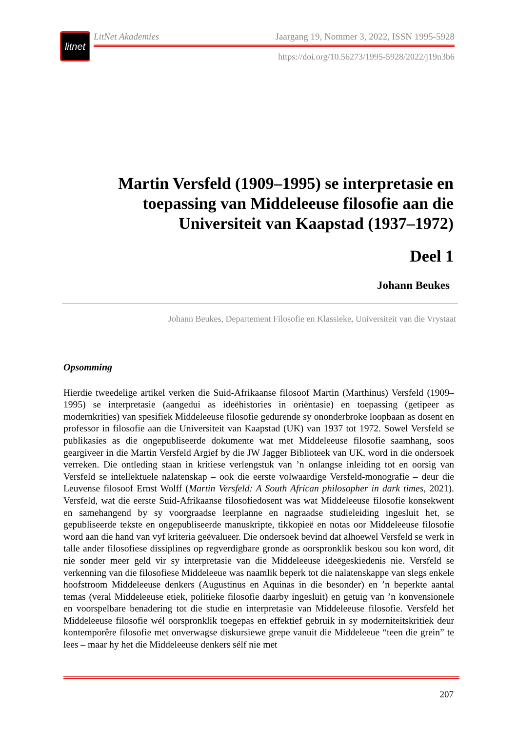litnet
LitNet Akademies Jaargang 19, Nommer 3, 2022, ISSN 1995-5928
https://doi.org/10.56273/1995-5928/2022/j19n3b6
Martin Versfeld (1909–1995) se interpretasie en toepassing van Middeleeuse filosofie aan die Universiteit van Kaapstad (1937–1972)
Deel 1
Johann Beukes
Johann Beukes, Departement Filosofie en Klassieke, Universiteit van die Vrystaat
Opsomming
Hierdie tweedelige artikel verken die Suid-Afrikaanse filosoof Martin (Marthinus) Versfeld (1909–1995) se interpretasie (aangedui as ideëhistories in oriëntasie) en toepassing (getipeer as modernkrities) van spesifiek Middeleeuse filosofie gedurende sy ononderbroke loopbaan as dosent en professor in filosofie aan die Universiteit van Kaapstad (UK) van 1937 tot 1972. Sowel Versfeld se publikasies as die ongepubliseerde dokumente wat met Middeleeuse filosofie saamhang, soos geargiveer in die Martin Versfeld Argief by die JW Jagger Biblioteek van UK, word in die ondersoek verreken. Die ontleding staan in kritiese verlengstuk van ’n onlangse inleiding tot en oorsig van Versfeld se intellektuele nalatenskap – ook die eerste volwaardige Versfeld-monografie – deur die Leuvense filosoof Ernst Wolff (Martin Versfeld: A South African philosopher in dark times, 2021). Versfeld, wat die eerste Suid-Afrikaanse filosofiedosent was wat Middeleeuse filosofie konsekwent en samehangend by sy voorgraadse leerplanne en nagraadse studieleiding ingesluit het, se gepubliseerde tekste en ongepubliseerde manuskripte, tikkopieë en notas oor Middeleeuse filosofie word aan die hand van vyf kriteria geëvalueer. Die ondersoek bevind dat alhoewel Versfeld se werk in talle ander filosofiese dissiplines op regverdigbare gronde as oorspronklik beskou sou kon word, dit nie sonder meer geld vir sy interpretasie van die Middeleeuse ideëgeskiedenis nie. Versfeld se verkenning van die filosofiese Middeleeue was naamlik beperk tot die nalatenskappe van slegs enkele hoofstroom Middeleeuse denkers (Augustinus en Aquinas in die besonder) en ’n beperkte aantal temas (veral Middeleeuse etiek, politieke filosofie daarby ingesluit) en getuig van ’n konvensionele en voorspelbare benadering tot die studie en interpretasie van Middeleeuse filosofie. Versfeld het Middeleeuse filosofie wél oorspronklik toegepas en effektief gebruik in sy moderniteitskritiek deur kontemporêre filosofie met onverwagse diskursiewe grepe vanuit die Middeleeue “teen die grein” te lees – maar hy het die Middeleeuse denkers sélf nie met
207